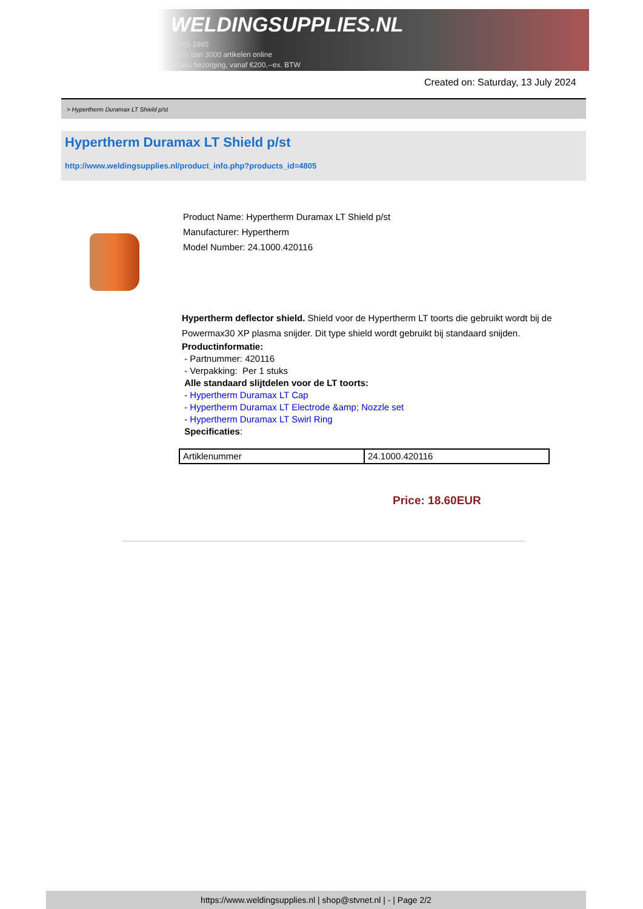WELDINGSUPPLIES.NL
- Sinds 1985
- Méér dan 3000 artikelen online
- Gratis bezorging, vanaf €200,--ex. BTW
Created on: Saturday, 13 July 2024
> Hypertherm Duramax LT Shield p/st
Hypertherm Duramax LT Shield p/st
http://www.weldingsupplies.nl/product_info.php?products_id=4805
Product Name: Hypertherm Duramax LT Shield p/st
Manufacturer: Hypertherm
Model Number: 24.1000.420116
Hypertherm deflector shield. Shield voor de Hypertherm LT toorts die gebruikt wordt bij de Powermax30 XP plasma snijder. Dit type shield wordt gebruikt bij standaard snijden.
Productinformatie:
- Partnummer: 420116
- Verpakking: Per 1 stuks
Alle standaard slijtdelen voor de LT toorts:
- Hypertherm Duramax LT Cap
- Hypertherm Duramax LT Electrode &amp; Nozzle set
- Hypertherm Duramax LT Swirl Ring
Specificaties:
| Artiklenummer | 24.1000.420116 |
Price: 18.60EUR
https://www.weldingsupplies.nl | shop@stvnet.nl | - | Page 2/2